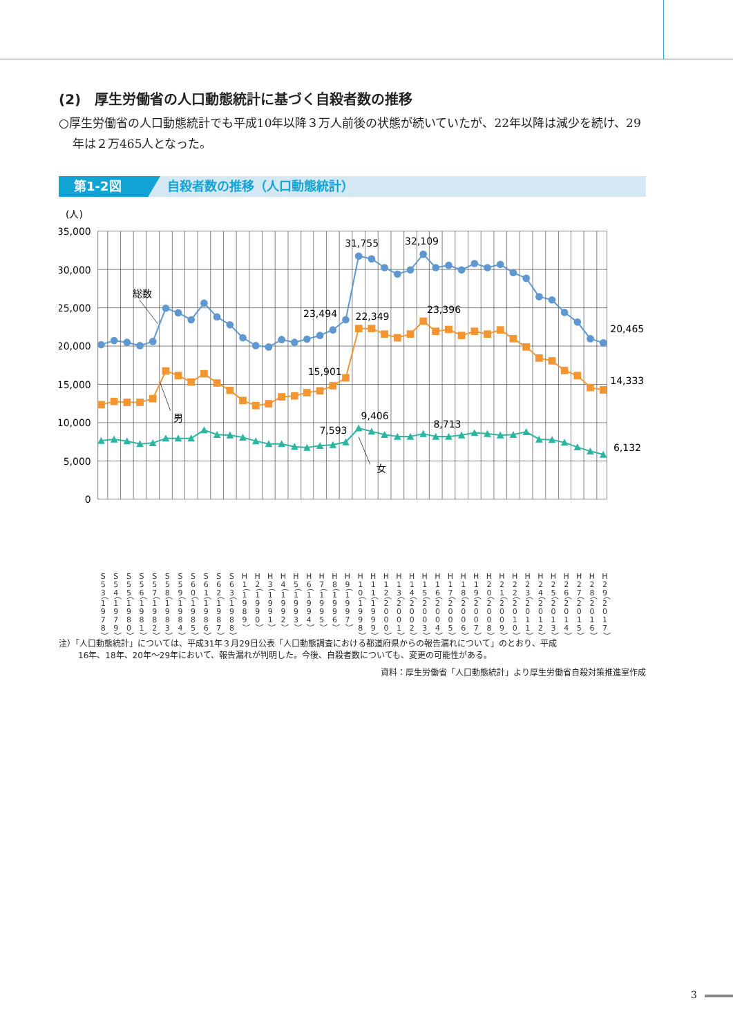(2)　厚生労働省の人口動態統計に基づく自殺者数の推移
○厚生労働省の人口動態統計でも平成10年以降３万人前後の状態が続いていたが、22年以降は減少を続け、29年は２万465人となった。
第1-2図 自殺者数の推移（人口動態統計）
(人)
35,000
30,000
25,000
20,000
15,000
10,000
5,000
0
総数
男
女
31,755
32,109
23,494
22,349
23,396
15,901
9,406
7,593
8,713
20,465
14,333
6,132
S53（1978）
S54（1979）
S55（1980）
S56（1981）
S57（1982）
S58（1983）
S59（1984）
S60（1985）
S61（1986）
S62（1987）
S63（1988）
H1（1989）
H2（1990）
H3（1991）
H4（1992）
H5（1993）
H6（1994）
H7（1995）
H8（1996）
H9（1997）
H10（1998）
H11（1999）
H12（2000）
H13（2001）
H14（2002）
H15（2003）
H16（2004）
H17（2005）
H18（2006）
H19（2007）
H20（2008）
H21（2009）
H22（2010）
H23（2011）
H24（2012）
H25（2013）
H26（2014）
H27（2015）
H28（2016）
H29（2017）
注）「人口動態統計」については、平成31年３月29日公表「人口動態調査における都道府県からの報告漏れについて」のとおり、平成
16年、18年、20年～29年において、報告漏れが判明した。今後、自殺者数についても、変更の可能性がある。
資料：厚生労働省「人口動態統計」より厚生労働省自殺対策推進室作成
3